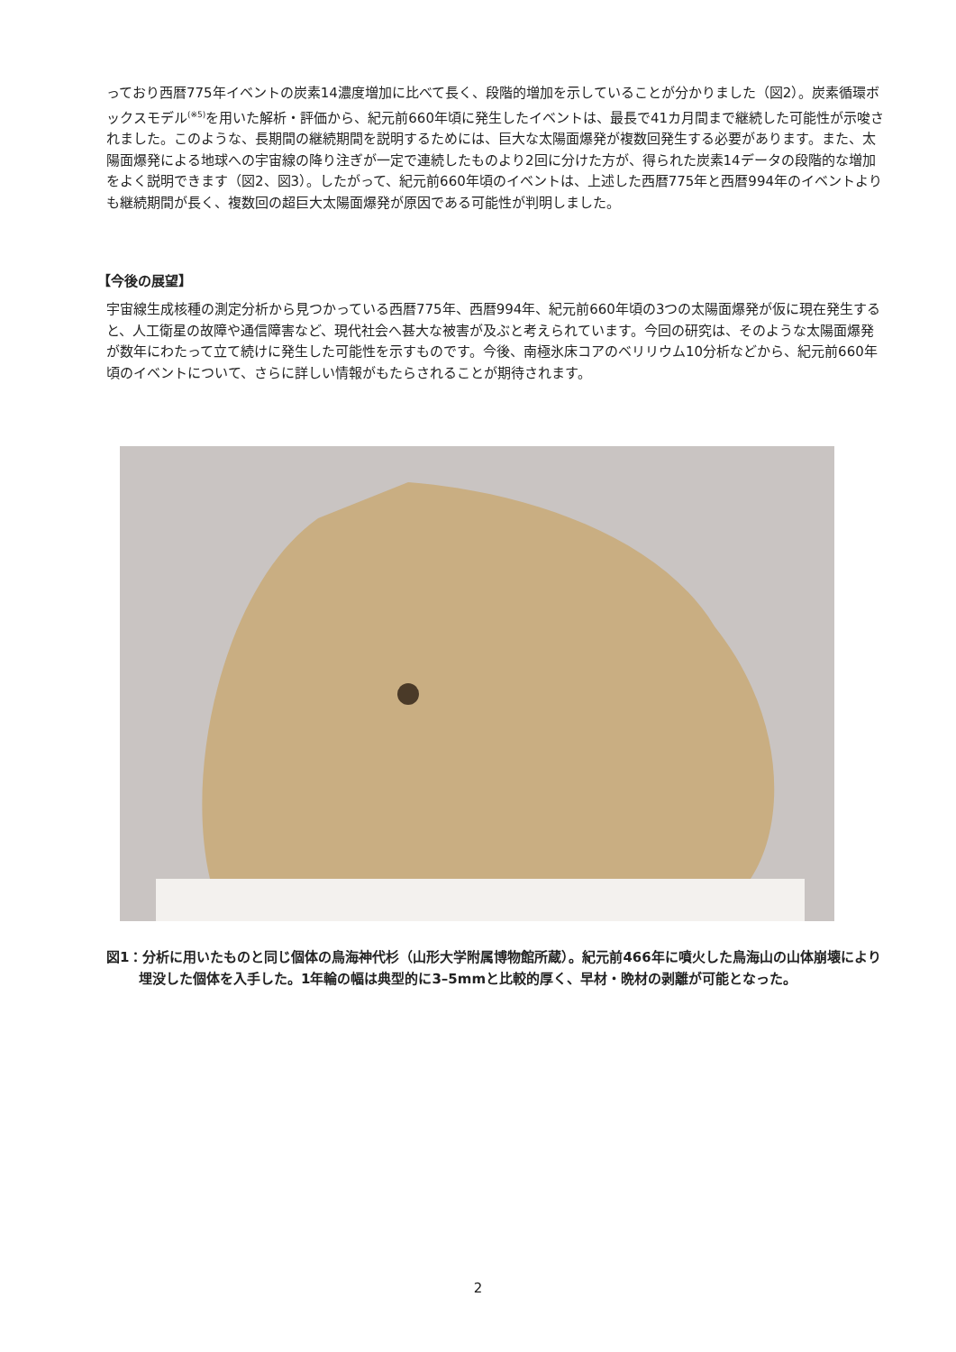っており西暦775年イベントの炭素14濃度増加に比べて長く、段階的増加を示していることが分かりました（図2）。炭素循環ボックスモデル<sup>(※5)</sup>を用いた解析・評価から、紀元前660年頃に発生したイベントは、最長で41カ月間まで継続した可能性が示唆されました。このような、長期間の継続期間を説明するためには、巨大な太陽面爆発が複数回発生する必要があります。また、太陽面爆発による地球への宇宙線の降り注ぎが一定で連続したものより2回に分けた方が、得られた炭素14データの段階的な増加をよく説明できます（図2、図3）。したがって、紀元前660年頃のイベントは、上述した西暦775年と西暦994年のイベントよりも継続期間が長く、複数回の超巨大太陽面爆発が原因である可能性が判明しました。
【今後の展望】
宇宙線生成核種の測定分析から見つかっている西暦775年、西暦994年、紀元前660年頃の3つの太陽面爆発が仮に現在発生すると、人工衛星の故障や通信障害など、現代社会へ甚大な被害が及ぶと考えられています。今回の研究は、そのような太陽面爆発が数年にわたって立て続けに発生した可能性を示すものです。今後、南極氷床コアのベリリウム10分析などから、紀元前660年頃のイベントについて、さらに詳しい情報がもたらされることが期待されます。
図1：分析に用いたものと同じ個体の鳥海神代杉（山形大学附属博物館所蔵）。紀元前466年に噴火した鳥海山の山体崩壊により埋没した個体を入手した。1年輪の幅は典型的に3–5mmと比較的厚く、早材・晩材の剥離が可能となった。
2